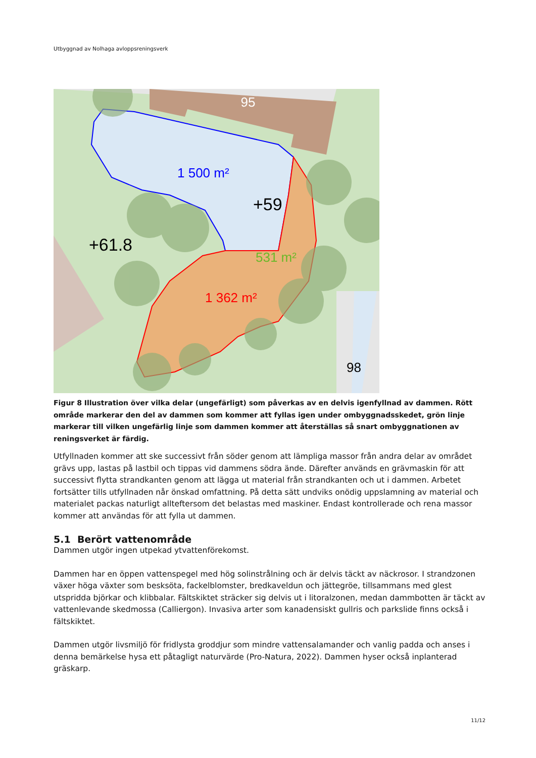Utbyggnad av Nolhaga avloppsreningsverk
95
98
1 500 m²
+59
+61.8
531 m²
1 362 m²
Figur 8 Illustration över vilka delar (ungefärligt) som påverkas av en delvis igenfyllnad av dammen. Rött område markerar den del av dammen som kommer att fyllas igen under ombyggnadsskedet, grön linje markerar till vilken ungefärlig linje som dammen kommer att återställas så snart ombyggnationen av reningsverket är färdig.
Utfyllnaden kommer att ske successivt från söder genom att lämpliga massor från andra delar av området grävs upp, lastas på lastbil och tippas vid dammens södra ände. Därefter används en grävmaskin för att successivt flytta strandkanten genom att lägga ut material från strandkanten och ut i dammen. Arbetet fortsätter tills utfyllnaden når önskad omfattning. På detta sätt undviks onödig uppslamning av material och materialet packas naturligt allteftersom det belastas med maskiner. Endast kontrollerade och rena massor kommer att användas för att fylla ut dammen.
5.1 Berört vattenområde
Dammen utgör ingen utpekad ytvattenförekomst.
Dammen har en öppen vattenspegel med hög solinstrålning och är delvis täckt av näckrosor. I strandzonen växer höga växter som besksöta, fackelblomster, bredkaveldun och jättegröe, tillsammans med glest utspridda björkar och klibbalar. Fältskiktet sträcker sig delvis ut i litoralzonen, medan dammbotten är täckt av vattenlevande skedmossa (Calliergon). Invasiva arter som kanadensiskt gullris och parkslide finns också i fältskiktet.
Dammen utgör livsmiljö för fridlysta groddjur som mindre vattensalamander och vanlig padda och anses i denna bemärkelse hysa ett påtagligt naturvärde (Pro-Natura, 2022). Dammen hyser också inplanterad gräskarp.
11/12